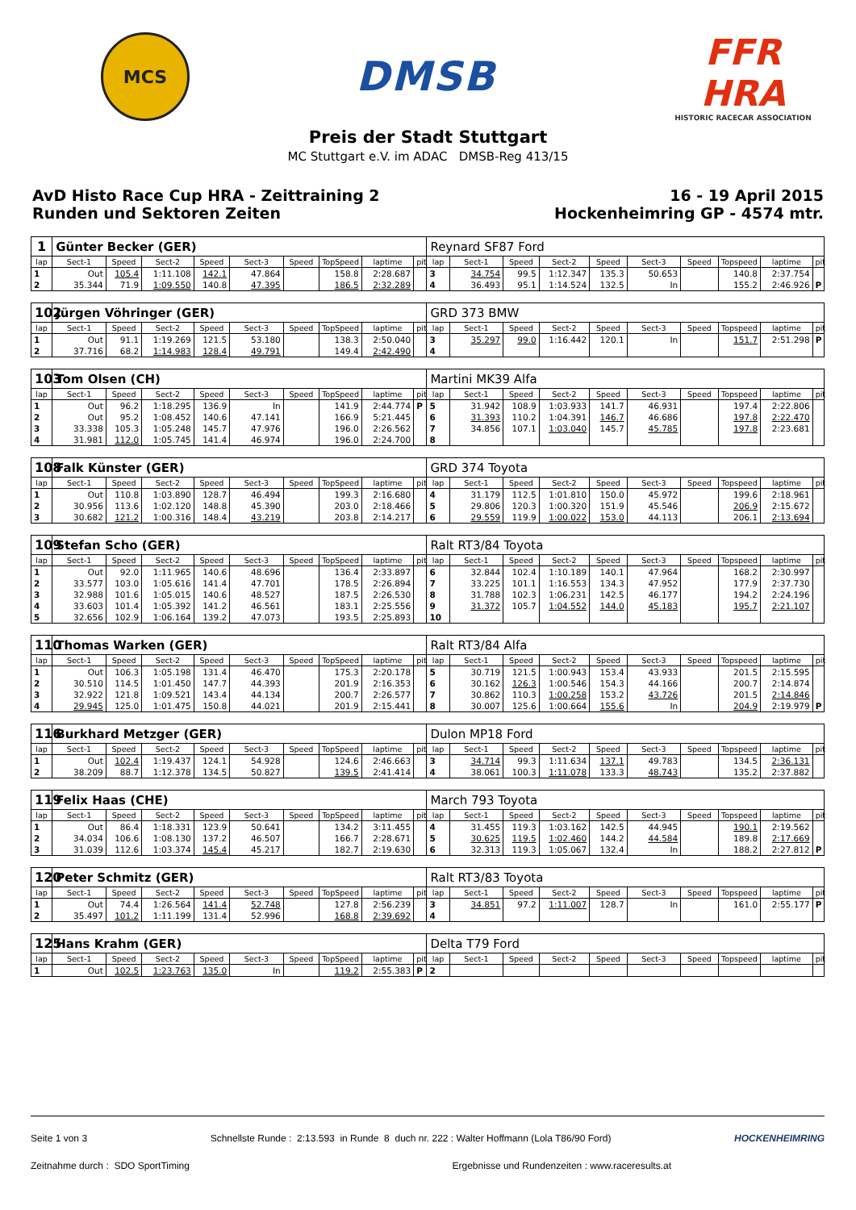MCS
DMSB
FFR HRA
HISTORIC RACECAR ASSOCIATION
Preis der Stadt Stuttgart
MC Stuttgart e.V. im ADAC DMSB-Reg 413/15
AvD Histo Race Cup HRA - Zeittraining 2
Runden und Sektoren Zeiten
16 - 19 April 2015
Hockenheimring GP - 4574 mtr.
| 1 | Günter Becker (GER) | | | | | | | | | Reynard SF87 Ford | | | | | | | | | |
| lap | Sect-1 | Speed | Sect-2 | Speed | Sect-3 | Speed | TopSpeed | laptime | pit | lap | Sect-1 | Speed | Sect-2 | Speed | Sect-3 | Speed | Topspeed | laptime | pit |
| 1 | Out | 105.4 | 1:11.108 | 142.1 | 47.864 | | 158.8 | 2:28.687 | | 3 | 34.754 | 99.5 | 1:12.347 | 135.3 | 50.653 | | 140.8 | 2:37.754 | |
| 2 | 35.344 | 71.9 | 1:09.550 | 140.8 | 47.395 | | 186.5 | 2:32.289 | | 4 | 36.493 | 95.1 | 1:14.524 | 132.5 | In | | 155.2 | 2:46.926 | P |
| 102 | Jürgen Vöhringer (GER) | | | | | | | | | GRD 373 BMW | | | | | | | | | |
| lap | Sect-1 | Speed | Sect-2 | Speed | Sect-3 | Speed | TopSpeed | laptime | pit | lap | Sect-1 | Speed | Sect-2 | Speed | Sect-3 | Speed | Topspeed | laptime | pit |
| 1 | Out | 91.1 | 1:19.269 | 121.5 | 53.180 | | 138.3 | 2:50.040 | | 3 | 35.297 | 99.0 | 1:16.442 | 120.1 | In | | 151.7 | 2:51.298 | P |
| 2 | 37.716 | 68.2 | 1:14.983 | 128.4 | 49.791 | | 149.4 | 2:42.490 | | 4 | | | | | | | | | |
| 103 | Tom Olsen (CH) | | | | | | | | | Martini MK39 Alfa | | | | | | | | | |
| lap | Sect-1 | Speed | Sect-2 | Speed | Sect-3 | Speed | TopSpeed | laptime | pit | lap | Sect-1 | Speed | Sect-2 | Speed | Sect-3 | Speed | Topspeed | laptime | pit |
| 1 | Out | 96.2 | 1:18.295 | 136.9 | In | | 141.9 | 2:44.774 | P | 5 | 31.942 | 108.9 | 1:03.933 | 141.7 | 46.931 | | 197.4 | 2:22.806 | |
| 2 | Out | 95.2 | 1:08.452 | 140.6 | 47.141 | | 166.9 | 5:21.445 | | 6 | 31.393 | 110.2 | 1:04.391 | 146.7 | 46.686 | | 197.8 | 2:22.470 | |
| 3 | 33.338 | 105.3 | 1:05.248 | 145.7 | 47.976 | | 196.0 | 2:26.562 | | 7 | 34.856 | 107.1 | 1:03.040 | 145.7 | 45.785 | | 197.8 | 2:23.681 | |
| 4 | 31.981 | 112.0 | 1:05.745 | 141.4 | 46.974 | | 196.0 | 2:24.700 | | 8 | | | | | | | | | |
| 108 | Falk Künster (GER) | | | | | | | | | GRD 374 Toyota | | | | | | | | | |
| lap | Sect-1 | Speed | Sect-2 | Speed | Sect-3 | Speed | TopSpeed | laptime | pit | lap | Sect-1 | Speed | Sect-2 | Speed | Sect-3 | Speed | Topspeed | laptime | pit |
| 1 | Out | 110.8 | 1:03.890 | 128.7 | 46.494 | | 199.3 | 2:16.680 | | 4 | 31.179 | 112.5 | 1:01.810 | 150.0 | 45.972 | | 199.6 | 2:18.961 | |
| 2 | 30.956 | 113.6 | 1:02.120 | 148.8 | 45.390 | | 203.0 | 2:18.466 | | 5 | 29.806 | 120.3 | 1:00.320 | 151.9 | 45.546 | | 206.9 | 2:15.672 | |
| 3 | 30.682 | 121.2 | 1:00.316 | 148.4 | 43.219 | | 203.8 | 2:14.217 | | 6 | 29.559 | 119.9 | 1:00.022 | 153.0 | 44.113 | | 206.1 | 2:13.694 | |
| 109 | Stefan Scho (GER) | | | | | | | | | Ralt RT3/84 Toyota | | | | | | | | | |
| lap | Sect-1 | Speed | Sect-2 | Speed | Sect-3 | Speed | TopSpeed | laptime | pit | lap | Sect-1 | Speed | Sect-2 | Speed | Sect-3 | Speed | Topspeed | laptime | pit |
| 1 | Out | 92.0 | 1:11.965 | 140.6 | 48.696 | | 136.4 | 2:33.897 | | 6 | 32.844 | 102.4 | 1:10.189 | 140.1 | 47.964 | | 168.2 | 2:30.997 | |
| 2 | 33.577 | 103.0 | 1:05.616 | 141.4 | 47.701 | | 178.5 | 2:26.894 | | 7 | 33.225 | 101.1 | 1:16.553 | 134.3 | 47.952 | | 177.9 | 2:37.730 | |
| 3 | 32.988 | 101.6 | 1:05.015 | 140.6 | 48.527 | | 187.5 | 2:26.530 | | 8 | 31.788 | 102.3 | 1:06.231 | 142.5 | 46.177 | | 194.2 | 2:24.196 | |
| 4 | 33.603 | 101.4 | 1:05.392 | 141.2 | 46.561 | | 183.1 | 2:25.556 | | 9 | 31.372 | 105.7 | 1:04.552 | 144.0 | 45.183 | | 195.7 | 2:21.107 | |
| 5 | 32.656 | 102.9 | 1:06.164 | 139.2 | 47.073 | | 193.5 | 2:25.893 | | 10 | | | | | | | | | |
| 110 | Thomas Warken (GER) | | | | | | | | | Ralt RT3/84 Alfa | | | | | | | | | |
| lap | Sect-1 | Speed | Sect-2 | Speed | Sect-3 | Speed | TopSpeed | laptime | pit | lap | Sect-1 | Speed | Sect-2 | Speed | Sect-3 | Speed | Topspeed | laptime | pit |
| 1 | Out | 106.3 | 1:05.198 | 131.4 | 46.470 | | 175.3 | 2:20.178 | | 5 | 30.719 | 121.5 | 1:00.943 | 153.4 | 43.933 | | 201.5 | 2:15.595 | |
| 2 | 30.510 | 114.5 | 1:01.450 | 147.7 | 44.393 | | 201.9 | 2:16.353 | | 6 | 30.162 | 126.3 | 1:00.546 | 154.3 | 44.166 | | 200.7 | 2:14.874 | |
| 3 | 32.922 | 121.8 | 1:09.521 | 143.4 | 44.134 | | 200.7 | 2:26.577 | | 7 | 30.862 | 110.3 | 1:00.258 | 153.2 | 43.726 | | 201.5 | 2:14.846 | |
| 4 | 29.945 | 125.0 | 1:01.475 | 150.8 | 44.021 | | 201.9 | 2:15.441 | | 8 | 30.007 | 125.6 | 1:00.664 | 155.6 | In | | 204.9 | 2:19.979 | P |
| 116 | Burkhard Metzger (GER) | | | | | | | | | Dulon MP18 Ford | | | | | | | | | |
| lap | Sect-1 | Speed | Sect-2 | Speed | Sect-3 | Speed | TopSpeed | laptime | pit | lap | Sect-1 | Speed | Sect-2 | Speed | Sect-3 | Speed | Topspeed | laptime | pit |
| 1 | Out | 102.4 | 1:19.437 | 124.1 | 54.928 | | 124.6 | 2:46.663 | | 3 | 34.714 | 99.3 | 1:11.634 | 137.1 | 49.783 | | 134.5 | 2:36.131 | |
| 2 | 38.209 | 88.7 | 1:12.378 | 134.5 | 50.827 | | 139.5 | 2:41.414 | | 4 | 38.061 | 100.3 | 1:11.078 | 133.3 | 48.743 | | 135.2 | 2:37.882 | |
| 119 | Felix Haas (CHE) | | | | | | | | | March 793 Toyota | | | | | | | | | |
| lap | Sect-1 | Speed | Sect-2 | Speed | Sect-3 | Speed | TopSpeed | laptime | pit | lap | Sect-1 | Speed | Sect-2 | Speed | Sect-3 | Speed | Topspeed | laptime | pit |
| 1 | Out | 86.4 | 1:18.331 | 123.9 | 50.641 | | 134.2 | 3:11.455 | | 4 | 31.455 | 119.3 | 1:03.162 | 142.5 | 44.945 | | 190.1 | 2:19.562 | |
| 2 | 34.034 | 106.6 | 1:08.130 | 137.2 | 46.507 | | 166.7 | 2:28.671 | | 5 | 30.625 | 119.5 | 1:02.460 | 144.2 | 44.584 | | 189.8 | 2:17.669 | |
| 3 | 31.039 | 112.6 | 1:03.374 | 145.4 | 45.217 | | 182.7 | 2:19.630 | | 6 | 32.313 | 119.3 | 1:05.067 | 132.4 | In | | 188.2 | 2:27.812 | P |
| 120 | Peter Schmitz (GER) | | | | | | | | | Ralt RT3/83 Toyota | | | | | | | | | |
| lap | Sect-1 | Speed | Sect-2 | Speed | Sect-3 | Speed | TopSpeed | laptime | pit | lap | Sect-1 | Speed | Sect-2 | Speed | Sect-3 | Speed | Topspeed | laptime | pit |
| 1 | Out | 74.4 | 1:26.564 | 141.4 | 52.748 | | 127.8 | 2:56.239 | | 3 | 34.851 | 97.2 | 1:11.007 | 128.7 | In | | 161.0 | 2:55.177 | P |
| 2 | 35.497 | 101.2 | 1:11.199 | 131.4 | 52.996 | | 168.8 | 2:39.692 | | 4 | | | | | | | | | |
| 125 | Hans Krahm (GER) | | | | | | | | | Delta T79 Ford | | | | | | | | | |
| lap | Sect-1 | Speed | Sect-2 | Speed | Sect-3 | Speed | TopSpeed | laptime | pit | lap | Sect-1 | Speed | Sect-2 | Speed | Sect-3 | Speed | Topspeed | laptime | pit |
| 1 | Out | 102.5 | 1:23.763 | 135.0 | In | | 119.2 | 2:55.383 | P | 2 | | | | | | | | | |
Seite 1 von 3 Schnellste Runde : 2:13.593 in Runde 8 duch nr. 222 : Walter Hoffmann (Lola T86/90 Ford) HOCKENHEIMRING
Zeitnahme durch : SDO SportTiming Ergebnisse und Rundenzeiten : www.raceresults.at